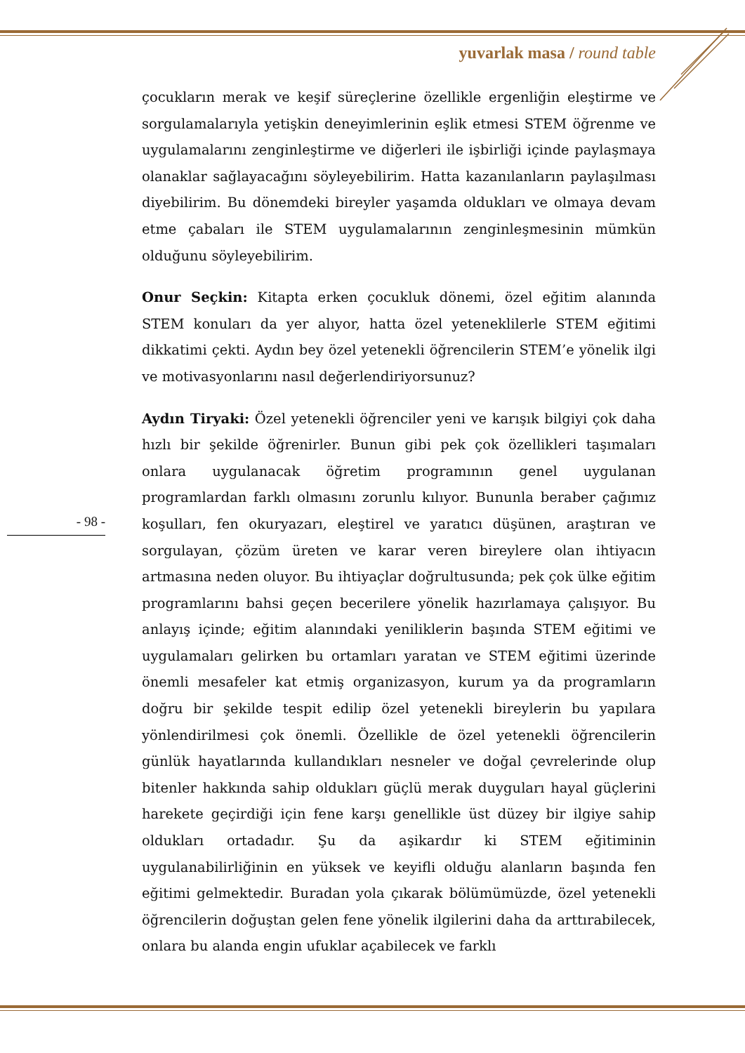yuvarlak masa / round table
- 98 -
çocukların merak ve keşif süreçlerine özellikle ergenliğin eleştirme ve sorgulamalarıyla yetişkin deneyimlerinin eşlik etmesi STEM öğrenme ve uygulamalarını zenginleştirme ve diğerleri ile işbirliği içinde paylaşmaya olanaklar sağlayacağını söyleyebilirim. Hatta kazanılanların paylaşılması diyebilirim. Bu dönemdeki bireyler yaşamda oldukları ve olmaya devam etme çabaları ile STEM uygulamalarının zenginleşmesinin mümkün olduğunu söyleyebilirim.
Onur Seçkin: Kitapta erken çocukluk dönemi, özel eğitim alanında STEM konuları da yer alıyor, hatta özel yeteneklilerle STEM eğitimi dikkatimi çekti. Aydın bey özel yetenekli öğrencilerin STEM’e yönelik ilgi ve motivasyonlarını nasıl değerlendiriyorsunuz?
Aydın Tiryaki: Özel yetenekli öğrenciler yeni ve karışık bilgiyi çok daha hızlı bir şekilde öğrenirler. Bunun gibi pek çok özellikleri taşımaları onlara uygulanacak öğretim programının genel uygulanan programlardan farklı olmasını zorunlu kılıyor. Bununla beraber çağımız koşulları, fen okuryazarı, eleştirel ve yaratıcı düşünen, araştıran ve sorgulayan, çözüm üreten ve karar veren bireylere olan ihtiyacın artmasına neden oluyor. Bu ihtiyaçlar doğrultusunda; pek çok ülke eğitim programlarını bahsi geçen becerilere yönelik hazırlamaya çalışıyor. Bu anlayış içinde; eğitim alanındaki yeniliklerin başında STEM eğitimi ve uygulamaları gelirken bu ortamları yaratan ve STEM eğitimi üzerinde önemli mesafeler kat etmiş organizasyon, kurum ya da programların doğru bir şekilde tespit edilip özel yetenekli bireylerin bu yapılara yönlendirilmesi çok önemli. Özellikle de özel yetenekli öğrencilerin günlük hayatlarında kullandıkları nesneler ve doğal çevrelerinde olup bitenler hakkında sahip oldukları güçlü merak duyguları hayal güçlerini harekete geçirdiği için fene karşı genellikle üst düzey bir ilgiye sahip oldukları ortadadır. Şu da aşikardır ki STEM eğitiminin uygulanabilirliğinin en yüksek ve keyifli olduğu alanların başında fen eğitimi gelmektedir. Buradan yola çıkarak bölümümüzde, özel yetenekli öğrencilerin doğuştan gelen fene yönelik ilgilerini daha da arttırabilecek, onlara bu alanda engin ufuklar açabilecek ve farklı